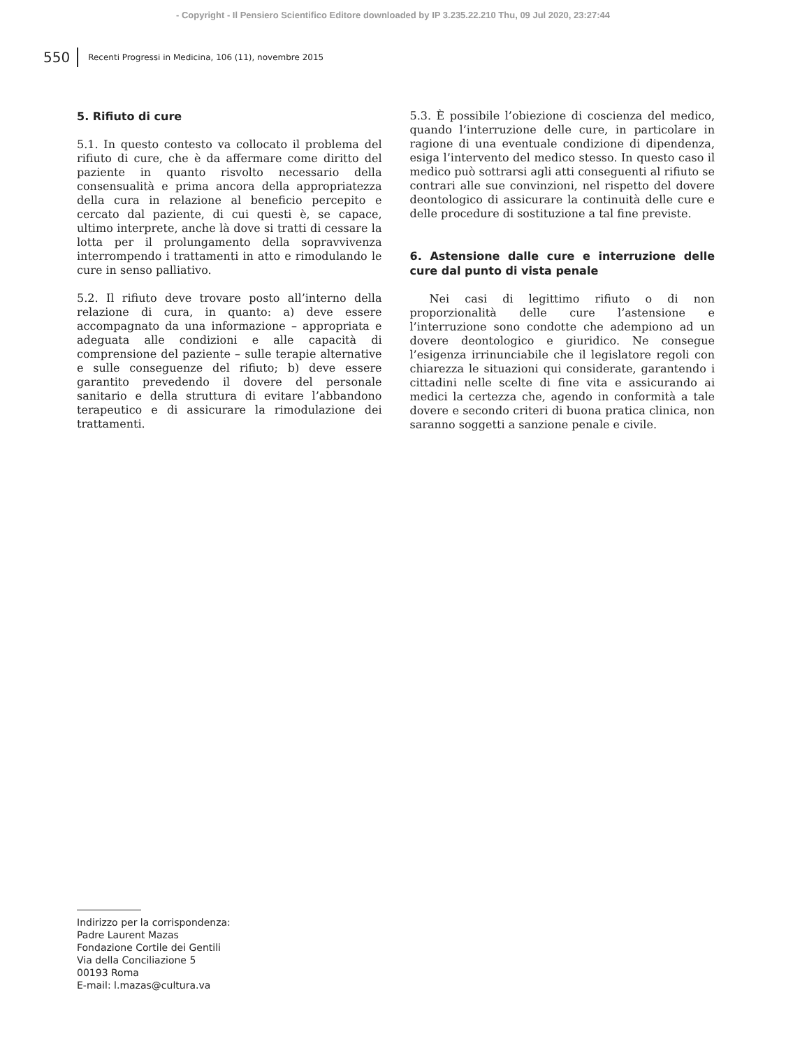- Copyright - Il Pensiero Scientifico Editore downloaded by IP 3.235.22.210 Thu, 09 Jul 2020, 23:27:44
550 Recenti Progressi in Medicina, 106 (11), novembre 2015
5. Rifiuto di cure
5.1. In questo contesto va collocato il problema del rifiuto di cure, che è da affermare come diritto del paziente in quanto risvolto necessario della consensualità e prima ancora della appropriatezza della cura in relazione al beneficio percepito e cercato dal paziente, di cui questi è, se capace, ultimo interprete, anche là dove si tratti di cessare la lotta per il prolungamento della sopravvivenza interrompendo i trattamenti in atto e rimodulando le cure in senso palliativo.
5.2. Il rifiuto deve trovare posto all’interno della relazione di cura, in quanto: a) deve essere accompagnato da una informazione – appropriata e adeguata alle condizioni e alle capacità di comprensione del paziente – sulle terapie alternative e sulle conseguenze del rifiuto; b) deve essere garantito prevedendo il dovere del personale sanitario e della struttura di evitare l’abbandono terapeutico e di assicurare la rimodulazione dei trattamenti.
5.3. È possibile l’obiezione di coscienza del medico, quando l’interruzione delle cure, in particolare in ragione di una eventuale condizione di dipendenza, esiga l’intervento del medico stesso. In questo caso il medico può sottrarsi agli atti conseguenti al rifiuto se contrari alle sue convinzioni, nel rispetto del dovere deontologico di assicurare la continuità delle cure e delle procedure di sostituzione a tal fine previste.
6. Astensione dalle cure e interruzione delle cure dal punto di vista penale
Nei casi di legittimo rifiuto o di non proporzionalità delle cure l’astensione e l’interruzione sono condotte che adempiono ad un dovere deontologico e giuridico. Ne consegue l’esigenza irrinunciabile che il legislatore regoli con chiarezza le situazioni qui considerate, garantendo i cittadini nelle scelte di fine vita e assicurando ai medici la certezza che, agendo in conformità a tale dovere e secondo criteri di buona pratica clinica, non saranno soggetti a sanzione penale e civile.
Indirizzo per la corrispondenza:
Padre Laurent Mazas
Fondazione Cortile dei Gentili
Via della Conciliazione 5
00193 Roma
E-mail: l.mazas@cultura.va